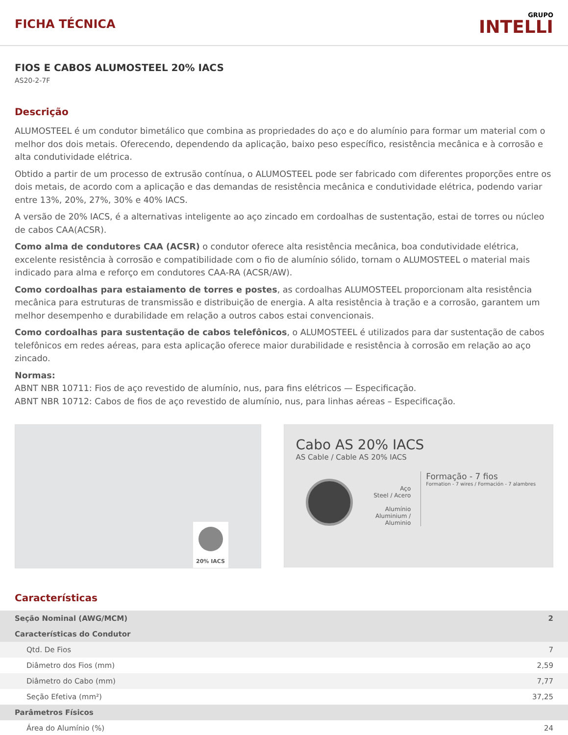FICHA TÉCNICA
GRUPO
INTELLI
FIOS E CABOS ALUMOSTEEL 20% IACS
AS20-2-7F
Descrição
ALUMOSTEEL é um condutor bimetálico que combina as propriedades do aço e do alumínio para formar um material com o melhor dos dois metais. Oferecendo, dependendo da aplicação, baixo peso específico, resistência mecânica e à corrosão e alta condutividade elétrica.
Obtido a partir de um processo de extrusão contínua, o ALUMOSTEEL pode ser fabricado com diferentes proporções entre os dois metais, de acordo com a aplicação e das demandas de resistência mecânica e condutividade elétrica, podendo variar entre 13%, 20%, 27%, 30% e 40% IACS.
A versão de 20% IACS, é a alternativas inteligente ao aço zincado em cordoalhas de sustentação, estai de torres ou núcleo de cabos CAA(ACSR).
Como alma de condutores CAA (ACSR) o condutor oferece alta resistência mecânica, boa condutividade elétrica, excelente resistência à corrosão e compatibilidade com o fio de alumínio sólido, tornam o ALUMOSTEEL o material mais indicado para alma e reforço em condutores CAA-RA (ACSR/AW).
Como cordoalhas para estaiamento de torres e postes, as cordoalhas ALUMOSTEEL proporcionam alta resistência mecânica para estruturas de transmissão e distribuição de energia. A alta resistência à tração e a corrosão, garantem um melhor desempenho e durabilidade em relação a outros cabos estai convencionais.
Como cordoalhas para sustentação de cabos telefônicos, o ALUMOSTEEL é utilizados para dar sustentação de cabos telefônicos em redes aéreas, para esta aplicação oferece maior durabilidade e resistência à corrosão em relação ao aço zincado.
Normas:
ABNT NBR 10711: Fios de aço revestido de alumínio, nus, para fins elétricos — Especificação.
ABNT NBR 10712: Cabos de fios de aço revestido de alumínio, nus, para linhas aéreas – Especificação.
20% IACS
Cabo AS 20% IACS
AS Cable / Cable AS 20% IACS
Aço
Steel / Acero
Alumínio
Aluminium / Aluminio
Formação - 7 fios
Formation - 7 wires / Formación - 7 alambres
Características
| Seção Nominal (AWG/MCM) | 2 |
| Características do Condutor | |
| Qtd. De Fios | 7 |
| Diâmetro dos Fios (mm) | 2,59 |
| Diâmetro do Cabo (mm) | 7,77 |
| Seção Efetiva (mm²) | 37,25 |
| Parâmetros Físicos | |
| Área do Alumínio (%) | 24 |